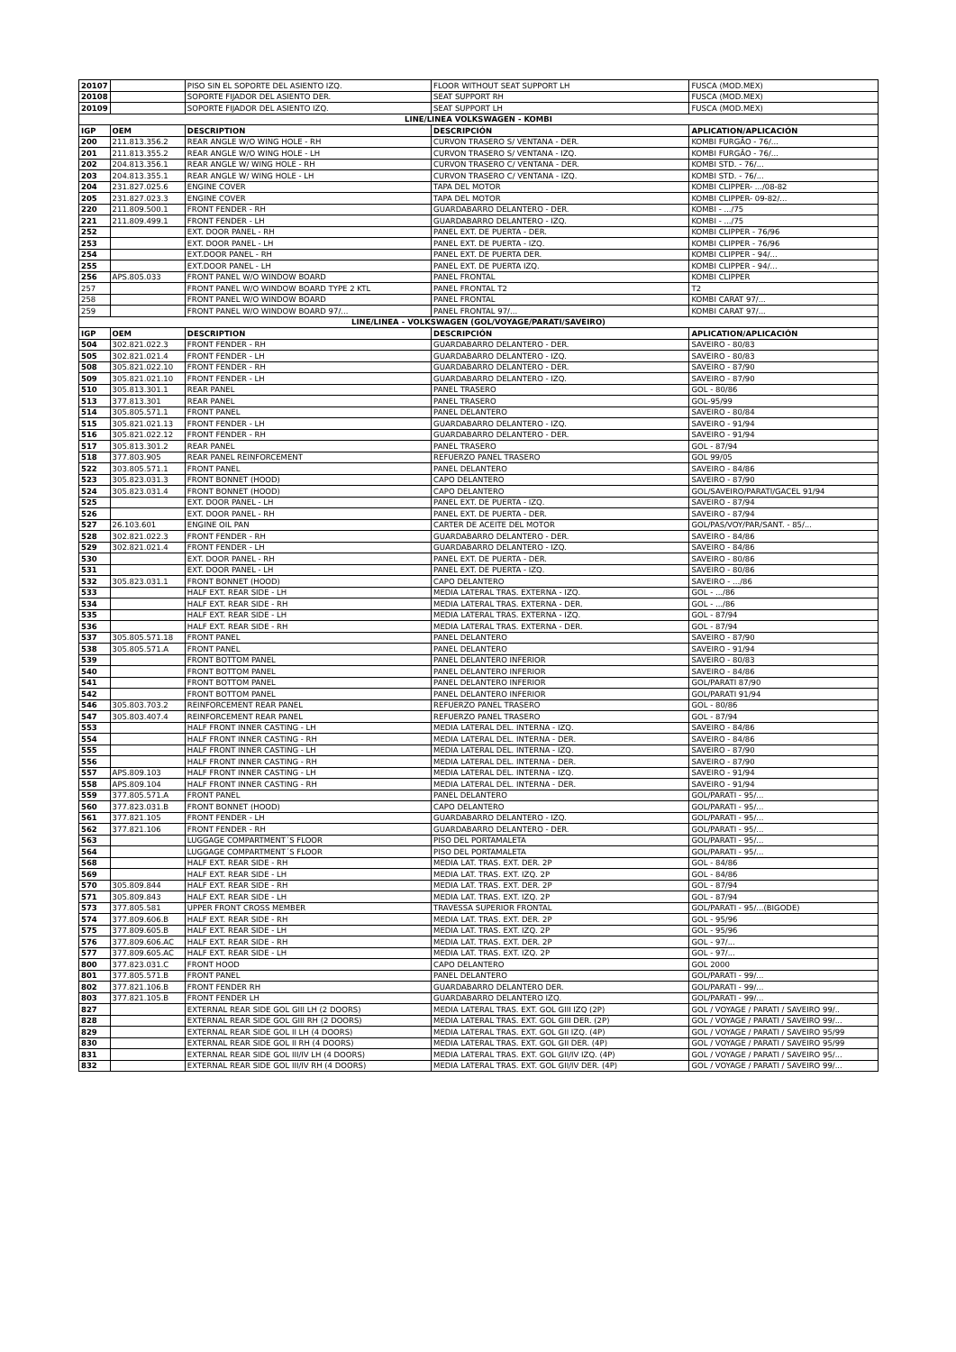| 20107 | | PISO SIN EL SOPORTE DEL ASIENTO IZQ. | FLOOR WITHOUT SEAT SUPPORT LH | FUSCA (MOD.MEX) |
| 20108 | | SOPORTE FIJADOR DEL ASIENTO DER. | SEAT SUPPORT RH | FUSCA (MOD.MEX) |
| 20109 | | SOPORTE FIJADOR DEL ASIENTO IZQ. | SEAT SUPPORT LH | FUSCA (MOD.MEX) |
| LINE/LINEA VOLKSWAGEN - KOMBI | | | | |
| IGP | OEM | DESCRIPTION | DESCRIPCIÓN | APLICATION/APLICACIÓN |
| 200 | 211.813.356.2 | REAR ANGLE W/O WING HOLE - RH | CURVON TRASERO S/ VENTANA - DER. | KOMBI FURGÃO - 76/... |
| 201 | 211.813.355.2 | REAR ANGLE W/O WING HOLE - LH | CURVON TRASERO S/ VENTANA - IZQ. | KOMBI FURGÃO - 76/... |
| 202 | 204.813.356.1 | REAR ANGLE W/ WING HOLE - RH | CURVON TRASERO C/ VENTANA - DER. | KOMBI STD. - 76/... |
| 203 | 204.813.355.1 | REAR ANGLE W/ WING HOLE - LH | CURVON TRASERO C/ VENTANA - IZQ. | KOMBI STD. - 76/... |
| 204 | 231.827.025.6 | ENGINE COVER | TAPA DEL MOTOR | KOMBI CLIPPER- .../08-82 |
| 205 | 231.827.023.3 | ENGINE COVER | TAPA DEL MOTOR | KOMBI CLIPPER- 09-82/... |
| 220 | 211.809.500.1 | FRONT FENDER - RH | GUARDABARRO DELANTERO - DER. | KOMBI - .../75 |
| 221 | 211.809.499.1 | FRONT FENDER - LH | GUARDABARRO DELANTERO - IZQ. | KOMBI - .../75 |
| 252 | | EXT. DOOR PANEL - RH | PANEL EXT. DE PUERTA - DER. | KOMBI CLIPPER - 76/96 |
| 253 | | EXT. DOOR PANEL - LH | PANEL EXT. DE PUERTA - IZQ. | KOMBI CLIPPER - 76/96 |
| 254 | | EXT.DOOR PANEL - RH | PANEL EXT. DE PUERTA DER. | KOMBI CLIPPER - 94/... |
| 255 | | EXT.DOOR PANEL - LH | PANEL EXT. DE PUERTA IZQ. | KOMBI CLIPPER - 94/... |
| 256 | APS.805.033 | FRONT PANEL W/O WINDOW BOARD | PANEL FRONTAL | KOMBI CLIPPER |
| 257 | | FRONT PANEL W/O WINDOW BOARD TYPE 2 KTL | PANEL FRONTAL T2 | T2 |
| 258 | | FRONT PANEL W/O WINDOW BOARD | PANEL FRONTAL | KOMBI CARAT 97/... |
| 259 | | FRONT PANEL W/O WINDOW BOARD 97/... | PANEL FRONTAL 97/... | KOMBI CARAT 97/... |
| LINE/LINEA - VOLKSWAGEN (GOL/VOYAGE/PARATI/SAVEIRO) | | | | |
| IGP | OEM | DESCRIPTION | DESCRIPCIÓN | APLICATION/APLICACIÓN |
| 504 | 302.821.022.3 | FRONT FENDER - RH | GUARDABARRO DELANTERO - DER. | SAVEIRO - 80/83 |
| 505 | 302.821.021.4 | FRONT FENDER - LH | GUARDABARRO DELANTERO - IZQ. | SAVEIRO - 80/83 |
| 508 | 305.821.022.10 | FRONT FENDER - RH | GUARDABARRO DELANTERO - DER. | SAVEIRO - 87/90 |
| 509 | 305.821.021.10 | FRONT FENDER - LH | GUARDABARRO DELANTERO - IZQ. | SAVEIRO - 87/90 |
| 510 | 305.813.301.1 | REAR PANEL | PANEL TRASERO | GOL - 80/86 |
| 513 | 377.813.301 | REAR PANEL | PANEL TRASERO | GOL-95/99 |
| 514 | 305.805.571.1 | FRONT PANEL | PANEL DELANTERO | SAVEIRO - 80/84 |
| 515 | 305.821.021.13 | FRONT FENDER - LH | GUARDABARRO DELANTERO - IZQ. | SAVEIRO - 91/94 |
| 516 | 305.821.022.12 | FRONT FENDER - RH | GUARDABARRO DELANTERO - DER. | SAVEIRO - 91/94 |
| 517 | 305.813.301.2 | REAR PANEL | PANEL TRASERO | GOL - 87/94 |
| 518 | 377.803.905 | REAR PANEL REINFORCEMENT | REFUERZO PANEL TRASERO | GOL 99/05 |
| 522 | 303.805.571.1 | FRONT PANEL | PANEL DELANTERO | SAVEIRO - 84/86 |
| 523 | 305.823.031.3 | FRONT BONNET (HOOD) | CAPO DELANTERO | SAVEIRO - 87/90 |
| 524 | 305.823.031.4 | FRONT BONNET (HOOD) | CAPO DELANTERO | GOL/SAVEIRO/PARATI/GACEL 91/94 |
| 525 | | EXT. DOOR PANEL - LH | PANEL EXT. DE PUERTA - IZQ. | SAVEIRO - 87/94 |
| 526 | | EXT. DOOR PANEL - RH | PANEL EXT. DE PUERTA - DER. | SAVEIRO - 87/94 |
| 527 | 26.103.601 | ENGINE OIL PAN | CARTER DE ACEITE DEL MOTOR | GOL/PAS/VOY/PAR/SANT. - 85/... |
| 528 | 302.821.022.3 | FRONT FENDER - RH | GUARDABARRO DELANTERO - DER. | SAVEIRO - 84/86 |
| 529 | 302.821.021.4 | FRONT FENDER - LH | GUARDABARRO DELANTERO - IZQ. | SAVEIRO - 84/86 |
| 530 | | EXT. DOOR PANEL - RH | PANEL EXT. DE PUERTA - DER. | SAVEIRO - 80/86 |
| 531 | | EXT. DOOR PANEL - LH | PANEL EXT. DE PUERTA - IZQ. | SAVEIRO - 80/86 |
| 532 | 305.823.031.1 | FRONT BONNET (HOOD) | CAPO DELANTERO | SAVEIRO - .../86 |
| 533 | | HALF EXT. REAR SIDE - LH | MEDIA LATERAL TRAS. EXTERNA - IZQ. | GOL - .../86 |
| 534 | | HALF EXT. REAR SIDE - RH | MEDIA LATERAL TRAS. EXTERNA - DER. | GOL - .../86 |
| 535 | | HALF EXT. REAR SIDE - LH | MEDIA LATERAL TRAS. EXTERNA - IZQ. | GOL - 87/94 |
| 536 | | HALF EXT. REAR SIDE - RH | MEDIA LATERAL TRAS. EXTERNA - DER. | GOL - 87/94 |
| 537 | 305.805.571.18 | FRONT PANEL | PANEL DELANTERO | SAVEIRO - 87/90 |
| 538 | 305.805.571.A | FRONT PANEL | PANEL DELANTERO | SAVEIRO - 91/94 |
| 539 | | FRONT BOTTOM PANEL | PANEL DELANTERO INFERIOR | SAVEIRO - 80/83 |
| 540 | | FRONT BOTTOM PANEL | PANEL DELANTERO INFERIOR | SAVEIRO - 84/86 |
| 541 | | FRONT BOTTOM PANEL | PANEL DELANTERO INFERIOR | GOL/PARATI 87/90 |
| 542 | | FRONT BOTTOM PANEL | PANEL DELANTERO INFERIOR | GOL/PARATI 91/94 |
| 546 | 305.803.703.2 | REINFORCEMENT REAR PANEL | REFUERZO PANEL TRASERO | GOL - 80/86 |
| 547 | 305.803.407.4 | REINFORCEMENT REAR PANEL | REFUERZO PANEL TRASERO | GOL - 87/94 |
| 553 | | HALF FRONT INNER CASTING - LH | MEDIA LATERAL DEL. INTERNA - IZQ. | SAVEIRO - 84/86 |
| 554 | | HALF FRONT INNER CASTING - RH | MEDIA LATERAL DEL. INTERNA - DER. | SAVEIRO - 84/86 |
| 555 | | HALF FRONT INNER CASTING - LH | MEDIA LATERAL DEL. INTERNA - IZQ. | SAVEIRO - 87/90 |
| 556 | | HALF FRONT INNER CASTING - RH | MEDIA LATERAL DEL. INTERNA - DER. | SAVEIRO - 87/90 |
| 557 | APS.809.103 | HALF FRONT INNER CASTING - LH | MEDIA LATERAL DEL. INTERNA - IZQ. | SAVEIRO - 91/94 |
| 558 | APS.809.104 | HALF FRONT INNER CASTING - RH | MEDIA LATERAL DEL. INTERNA - DER. | SAVEIRO - 91/94 |
| 559 | 377.805.571.A | FRONT PANEL | PANEL DELANTERO | GOL/PARATI - 95/... |
| 560 | 377.823.031.B | FRONT BONNET (HOOD) | CAPO DELANTERO | GOL/PARATI - 95/... |
| 561 | 377.821.105 | FRONT FENDER - LH | GUARDABARRO DELANTERO - IZQ. | GOL/PARATI - 95/... |
| 562 | 377.821.106 | FRONT FENDER - RH | GUARDABARRO DELANTERO - DER. | GOL/PARATI - 95/... |
| 563 | | LUGGAGE COMPARTMENT´S FLOOR | PISO DEL PORTAMALETA | GOL/PARATI - 95/... |
| 564 | | LUGGAGE COMPARTMENT´S FLOOR | PISO DEL PORTAMALETA | GOL/PARATI - 95/... |
| 568 | | HALF EXT. REAR SIDE - RH | MEDIA LAT. TRAS. EXT. DER. 2P | GOL - 84/86 |
| 569 | | HALF EXT. REAR SIDE - LH | MEDIA LAT. TRAS. EXT. IZQ. 2P | GOL - 84/86 |
| 570 | 305.809.844 | HALF EXT. REAR SIDE - RH | MEDIA LAT. TRAS. EXT. DER. 2P | GOL - 87/94 |
| 571 | 305.809.843 | HALF EXT. REAR SIDE - LH | MEDIA LAT. TRAS. EXT. IZQ. 2P | GOL - 87/94 |
| 573 | 377.805.581 | UPPER FRONT CROSS MEMBER | TRAVESSA SUPERIOR FRONTAL | GOL/PARATI - 95/...(BIGODE) |
| 574 | 377.809.606.B | HALF EXT. REAR SIDE - RH | MEDIA LAT. TRAS. EXT. DER. 2P | GOL - 95/96 |
| 575 | 377.809.605.B | HALF EXT. REAR SIDE - LH | MEDIA LAT. TRAS. EXT. IZQ. 2P | GOL - 95/96 |
| 576 | 377.809.606.AC | HALF EXT. REAR SIDE - RH | MEDIA LAT. TRAS. EXT. DER. 2P | GOL - 97/... |
| 577 | 377.809.605.AC | HALF EXT. REAR SIDE - LH | MEDIA LAT. TRAS. EXT. IZQ. 2P | GOL - 97/... |
| 800 | 377.823.031.C | FRONT HOOD | CAPO DELANTERO | GOL 2000 |
| 801 | 377.805.571.B | FRONT PANEL | PANEL DELANTERO | GOL/PARATI - 99/... |
| 802 | 377.821.106.B | FRONT FENDER RH | GUARDABARRO DELANTERO DER. | GOL/PARATI - 99/... |
| 803 | 377.821.105.B | FRONT FENDER LH | GUARDABARRO DELANTERO IZQ. | GOL/PARATI - 99/... |
| 827 | | EXTERNAL REAR SIDE GOL GIII LH (2 DOORS) | MEDIA LATERAL TRAS. EXT. GOL GIII IZQ (2P) | GOL / VOYAGE / PARATI / SAVEIRO 99/.. |
| 828 | | EXTERNAL REAR SIDE GOL GIII RH (2 DOORS) | MEDIA LATERAL TRAS. EXT. GOL GIII DER. (2P) | GOL / VOYAGE / PARATI / SAVEIRO 99/... |
| 829 | | EXTERNAL REAR SIDE GOL II LH (4 DOORS) | MEDIA LATERAL TRAS. EXT. GOL GII IZQ. (4P) | GOL / VOYAGE / PARATI / SAVEIRO 95/99 |
| 830 | | EXTERNAL REAR SIDE GOL II RH (4 DOORS) | MEDIA LATERAL TRAS. EXT. GOL GII DER. (4P) | GOL / VOYAGE / PARATI / SAVEIRO 95/99 |
| 831 | | EXTERNAL REAR SIDE GOL III/IV LH (4 DOORS) | MEDIA LATERAL TRAS. EXT. GOL GII/IV IZQ. (4P) | GOL / VOYAGE / PARATI / SAVEIRO 95/... |
| 832 | | EXTERNAL REAR SIDE GOL III/IV RH (4 DOORS) | MEDIA LATERAL TRAS. EXT. GOL GII/IV DER. (4P) | GOL / VOYAGE / PARATI / SAVEIRO 99/... |